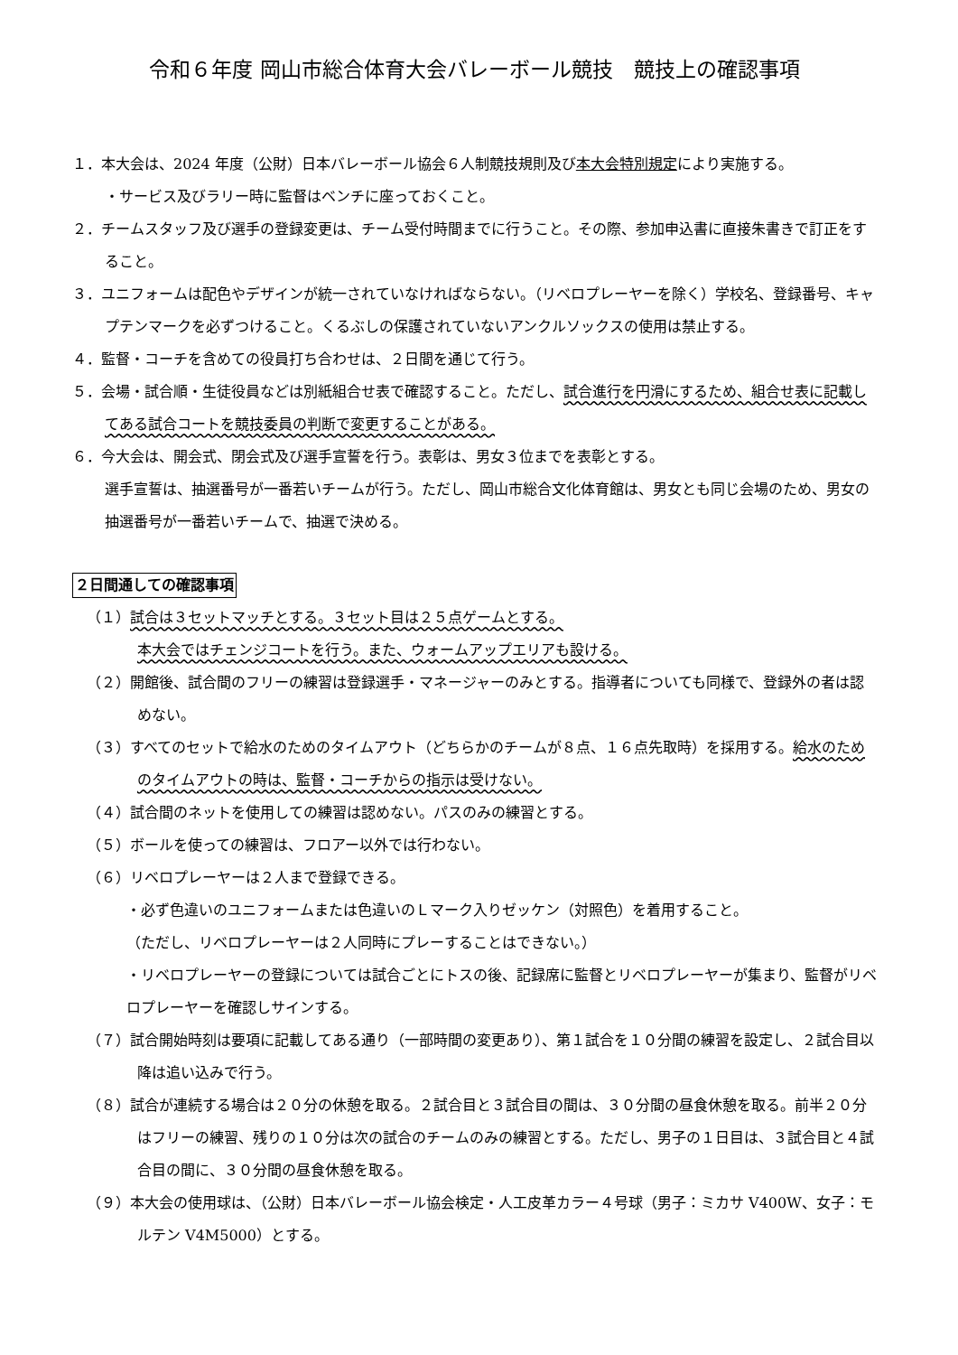令和６年度 岡山市総合体育大会バレーボール競技　競技上の確認事項
１．本大会は、2024 年度（公財）日本バレーボール協会６人制競技規則及び本大会特別規定により実施する。
・サービス及びラリー時に監督はベンチに座っておくこと。
２．チームスタッフ及び選手の登録変更は、チーム受付時間までに行うこと。その際、参加申込書に直接朱書きで訂正をすること。
３．ユニフォームは配色やデザインが統一されていなければならない。（リベロプレーヤーを除く）学校名、登録番号、キャプテンマークを必ずつけること。くるぶしの保護されていないアンクルソックスの使用は禁止する。
４．監督・コーチを含めての役員打ち合わせは、２日間を通じて行う。
５．会場・試合順・生徒役員などは別紙組合せ表で確認すること。ただし、試合進行を円滑にするため、組合せ表に記載してある試合コートを競技委員の判断で変更することがある。
６．今大会は、開会式、閉会式及び選手宣誓を行う。表彰は、男女３位までを表彰とする。
選手宣誓は、抽選番号が一番若いチームが行う。ただし、岡山市総合文化体育館は、男女とも同じ会場のため、男女の抽選番号が一番若いチームで、抽選で決める。
２日間通しての確認事項
（１）試合は３セットマッチとする。３セット目は２５点ゲームとする。
本大会ではチェンジコートを行う。また、ウォームアップエリアも設ける。
（２）開館後、試合間のフリーの練習は登録選手・マネージャーのみとする。指導者についても同様で、登録外の者は認めない。
（３）すべてのセットで給水のためのタイムアウト（どちらかのチームが８点、１６点先取時）を採用する。給水のためのタイムアウトの時は、監督・コーチからの指示は受けない。
（４）試合間のネットを使用しての練習は認めない。パスのみの練習とする。
（５）ボールを使っての練習は、フロアー以外では行わない。
（６）リベロプレーヤーは２人まで登録できる。
・必ず色違いのユニフォームまたは色違いのＬマーク入りゼッケン（対照色）を着用すること。
（ただし、リベロプレーヤーは２人同時にプレーすることはできない。）
・リベロプレーヤーの登録については試合ごとにトスの後、記録席に監督とリベロプレーヤーが集まり、監督がリベロプレーヤーを確認しサインする。
（７）試合開始時刻は要項に記載してある通り（一部時間の変更あり）、第１試合を１０分間の練習を設定し、２試合目以降は追い込みで行う。
（８）試合が連続する場合は２０分の休憩を取る。２試合目と３試合目の間は、３０分間の昼食休憩を取る。前半２０分はフリーの練習、残りの１０分は次の試合のチームのみの練習とする。ただし、男子の１日目は、３試合目と４試合目の間に、３０分間の昼食休憩を取る。
（９）本大会の使用球は、（公財）日本バレーボール協会検定・人工皮革カラー４号球（男子：ミカサ V400W、女子：モルテン V4M5000）とする。